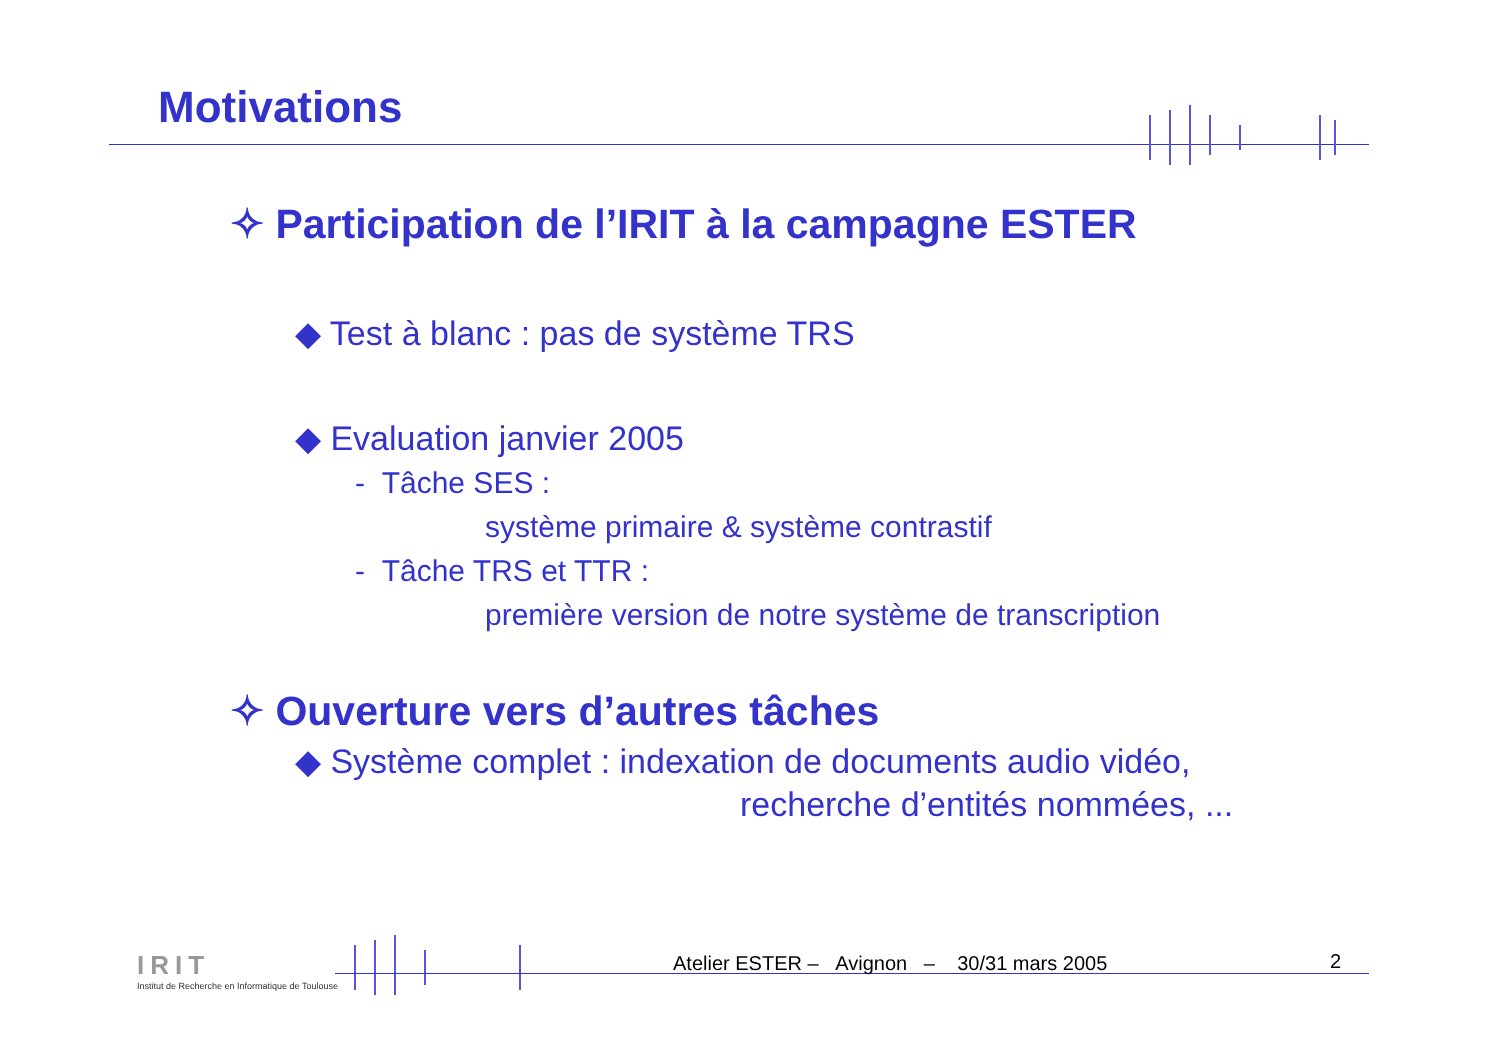Motivations
✧ Participation de l’IRIT à la campagne ESTER
◆ Test à blanc : pas de système TRS
◆ Evaluation janvier 2005
- Tâche SES :
système primaire & système contrastif
- Tâche TRS et TTR :
première version de notre système de transcription
✧ Ouverture vers d’autres tâches
◆ Système complet : indexation de documents audio vidéo,
recherche d’entités nommées, ...
IRIT
Institut de Recherche en Informatique de Toulouse
Atelier ESTER – Avignon – 30/31 mars 2005
2